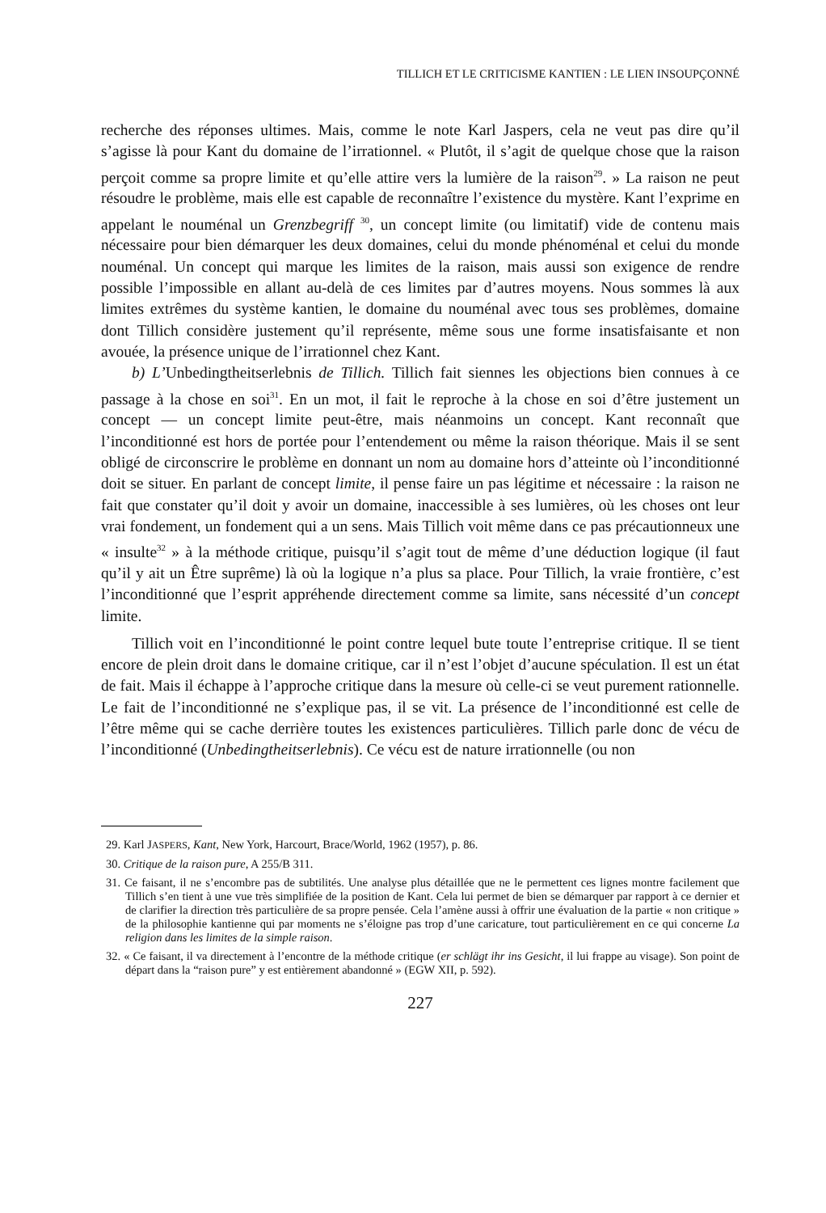TILLICH ET LE CRITICISME KANTIEN : LE LIEN INSOUPÇONNÉ
recherche des réponses ultimes. Mais, comme le note Karl Jaspers, cela ne veut pas dire qu’il s’agisse là pour Kant du domaine de l’irrationnel. « Plutôt, il s’agit de quelque chose que la raison perçoit comme sa propre limite et qu’elle attire vers la lumière de la raison<sup>29</sup>. » La raison ne peut résoudre le problème, mais elle est capable de reconnaître l’existence du mystère. Kant l’exprime en appelant le nouménal un Grenzbegriff <sup>30</sup>, un concept limite (ou limitatif) vide de contenu mais nécessaire pour bien démarquer les deux domaines, celui du monde phénoménal et celui du monde nouménal. Un concept qui marque les limites de la raison, mais aussi son exigence de rendre possible l’impossible en allant au-delà de ces limites par d’autres moyens. Nous sommes là aux limites extrêmes du système kantien, le domaine du nouménal avec tous ses problèmes, domaine dont Tillich considère justement qu’il représente, même sous une forme insatisfaisante et non avouée, la présence unique de l’irrationnel chez Kant.
b) L’Unbedingtheitserlebnis de Tillich. Tillich fait siennes les objections bien connues à ce passage à la chose en soi<sup>31</sup>. En un mot, il fait le reproche à la chose en soi d’être justement un concept — un concept limite peut-être, mais néanmoins un concept. Kant reconnaît que l’inconditionné est hors de portée pour l’entendement ou même la raison théorique. Mais il se sent obligé de circonscrire le problème en donnant un nom au domaine hors d’atteinte où l’inconditionné doit se situer. En parlant de concept limite, il pense faire un pas légitime et nécessaire : la raison ne fait que constater qu’il doit y avoir un domaine, inaccessible à ses lumières, où les choses ont leur vrai fondement, un fondement qui a un sens. Mais Tillich voit même dans ce pas précautionneux une « insulte<sup>32</sup> » à la méthode critique, puisqu’il s’agit tout de même d’une déduction logique (il faut qu’il y ait un Être suprême) là où la logique n’a plus sa place. Pour Tillich, la vraie frontière, c’est l’inconditionné que l’esprit appréhende directement comme sa limite, sans nécessité d’un concept limite.
Tillich voit en l’inconditionné le point contre lequel bute toute l’entreprise critique. Il se tient encore de plein droit dans le domaine critique, car il n’est l’objet d’aucune spéculation. Il est un état de fait. Mais il échappe à l’approche critique dans la mesure où celle-ci se veut purement rationnelle. Le fait de l’inconditionné ne s’explique pas, il se vit. La présence de l’inconditionné est celle de l’être même qui se cache derrière toutes les existences particulières. Tillich parle donc de vécu de l’inconditionné (Unbedingtheitserlebnis). Ce vécu est de nature irrationnelle (ou non
29. Karl JASPERS, Kant, New York, Harcourt, Brace/World, 1962 (1957), p. 86.
30. Critique de la raison pure, A 255/B 311.
31. Ce faisant, il ne s’encombre pas de subtilités. Une analyse plus détaillée que ne le permettent ces lignes montre facilement que Tillich s’en tient à une vue très simplifiée de la position de Kant. Cela lui permet de bien se démarquer par rapport à ce dernier et de clarifier la direction très particulière de sa propre pensée. Cela l’amène aussi à offrir une évaluation de la partie « non critique » de la philosophie kantienne qui par moments ne s’éloigne pas trop d’une caricature, tout particulièrement en ce qui concerne La religion dans les limites de la simple raison.
32. « Ce faisant, il va directement à l’encontre de la méthode critique (er schlägt ihr ins Gesicht, il lui frappe au visage). Son point de départ dans la “raison pure” y est entièrement abandonné » (EGW XII, p. 592).
227